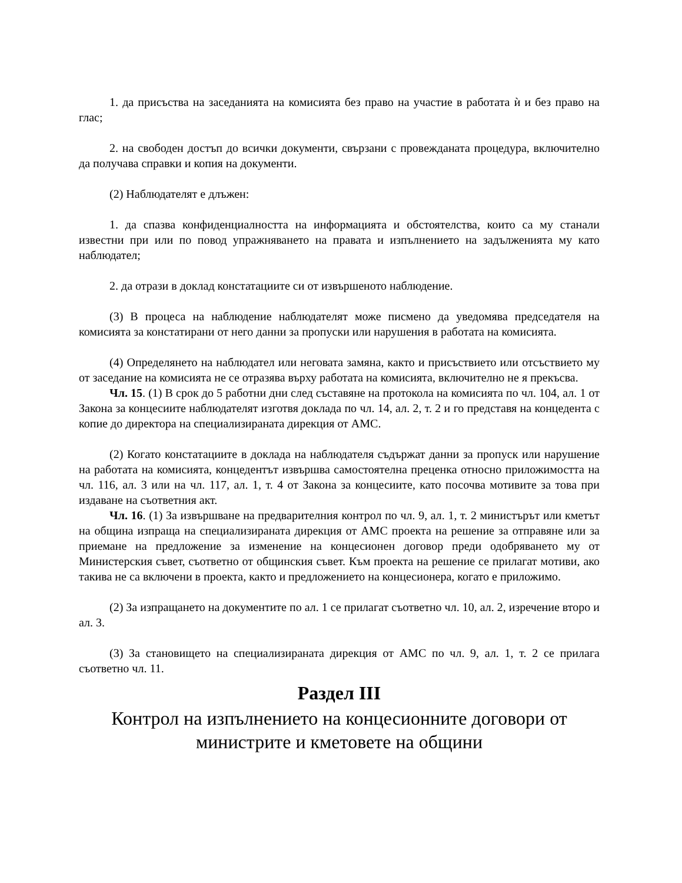1. да присъства на заседанията на комисията без право на участие в работата ѝ и без право на глас;
2. на свободен достъп до всички документи, свързани с провежданата процедура, включително да получава справки и копия на документи.
(2) Наблюдателят е длъжен:
1. да спазва конфиденциалността на информацията и обстоятелства, които са му станали известни при или по повод упражняването на правата и изпълнението на задълженията му като наблюдател;
2. да отрази в доклад констатациите си от извършеното наблюдение.
(3) В процеса на наблюдение наблюдателят може писмено да уведомява председателя на комисията за констатирани от него данни за пропуски или нарушения в работата на комисията.
(4) Определянето на наблюдател или неговата замяна, както и присъствието или отсъствието му от заседание на комисията не се отразява върху работата на комисията, включително не я прекъсва.
Чл. 15. (1) В срок до 5 работни дни след съставяне на протокола на комисията по чл. 104, ал. 1 от Закона за концесиите наблюдателят изготвя доклада по чл. 14, ал. 2, т. 2 и го представя на концедента с копие до директора на специализираната дирекция от АМС.
(2) Когато констатациите в доклада на наблюдателя съдържат данни за пропуск или нарушение на работата на комисията, концедентът извършва самостоятелна преценка относно приложимостта на чл. 116, ал. 3 или на чл. 117, ал. 1, т. 4 от Закона за концесиите, като посочва мотивите за това при издаване на съответния акт.
Чл. 16. (1) За извършване на предварителния контрол по чл. 9, ал. 1, т. 2 министърът или кметът на община изпраща на специализираната дирекция от АМС проекта на решение за отправяне или за приемане на предложение за изменение на концесионен договор преди одобряването му от Министерския съвет, съответно от общинския съвет. Към проекта на решение се прилагат мотиви, ако такива не са включени в проекта, както и предложението на концесионера, когато е приложимо.
(2) За изпращането на документите по ал. 1 се прилагат съответно чл. 10, ал. 2, изречение второ и ал. 3.
(3) За становището на специализираната дирекция от АМС по чл. 9, ал. 1, т. 2 се прилага съответно чл. 11.
Раздел III
Контрол на изпълнението на концесионните договори от министрите и кметовете на общини